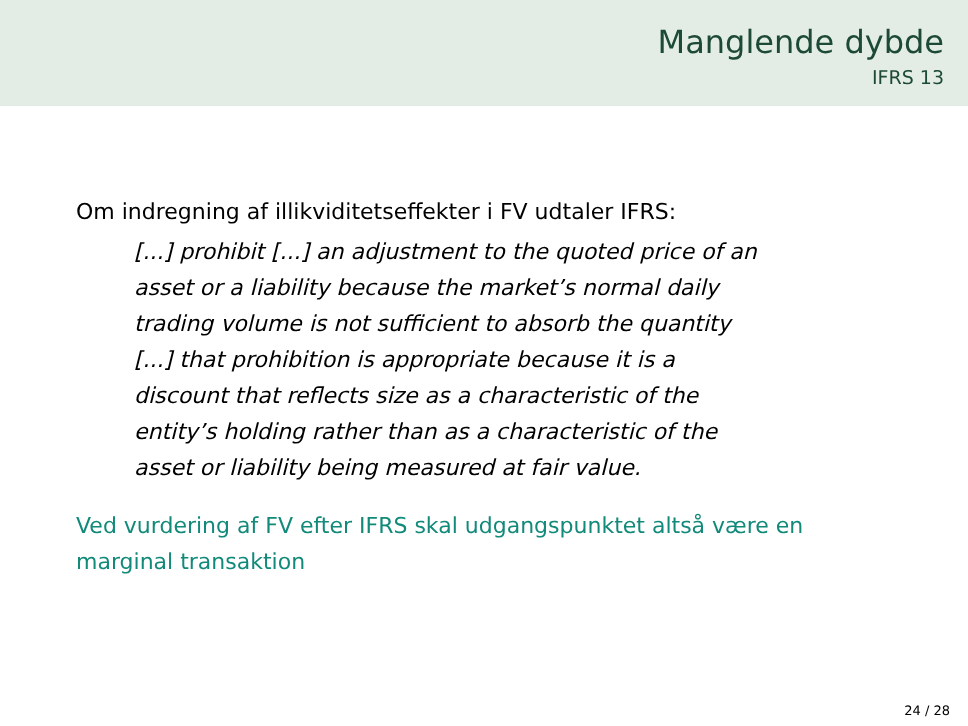Manglende dybde
IFRS 13
Om indregning af illikviditetseffekter i FV udtaler IFRS:
[...] prohibit [...] an adjustment to the quoted price of an asset or a liability because the market’s normal daily trading volume is not sufficient to absorb the quantity [...] that prohibition is appropriate because it is a discount that reflects size as a characteristic of the entity’s holding rather than as a characteristic of the asset or liability being measured at fair value.
Ved vurdering af FV efter IFRS skal udgangspunktet altså være en marginal transaktion
24 / 28